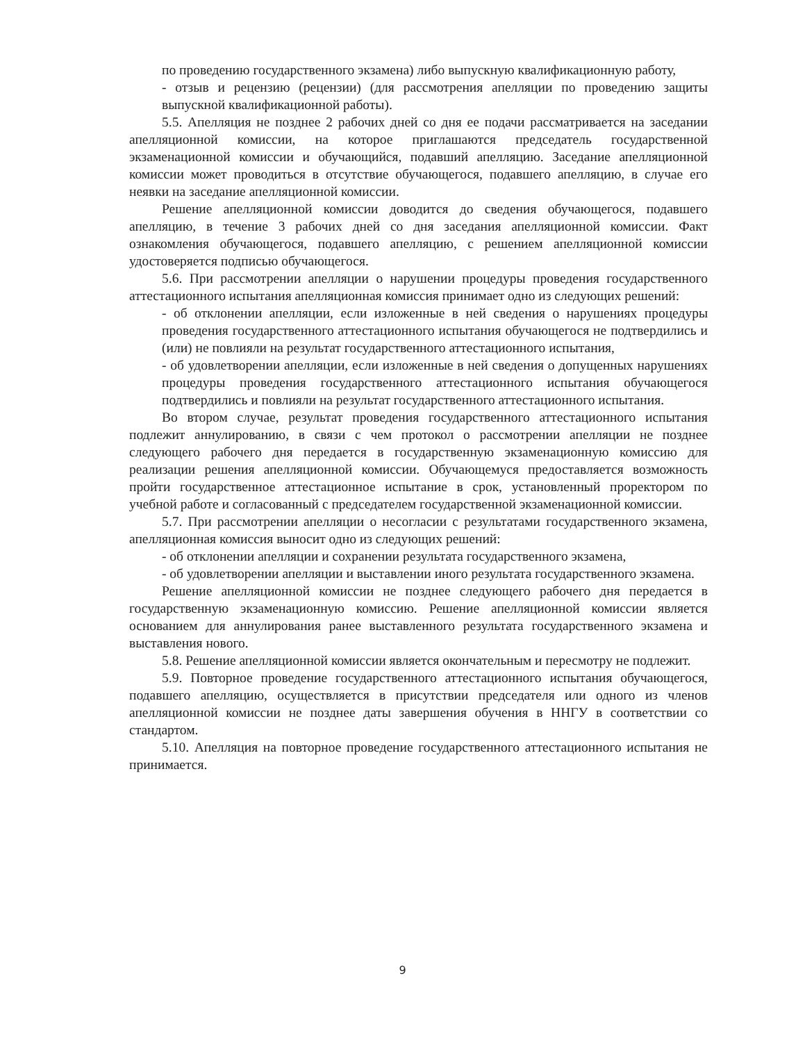по проведению государственного экзамена) либо выпускную квалификационную работу,
- отзыв и рецензию (рецензии) (для рассмотрения апелляции по проведению защиты выпускной квалификационной работы).
5.5. Апелляция не позднее 2 рабочих дней со дня ее подачи рассматривается на заседании апелляционной комиссии, на которое приглашаются председатель государственной экзаменационной комиссии и обучающийся, подавший апелляцию. Заседание апелляционной комиссии может проводиться в отсутствие обучающегося, подавшего апелляцию, в случае его неявки на заседание апелляционной комиссии.
Решение апелляционной комиссии доводится до сведения обучающегося, подавшего апелляцию, в течение 3 рабочих дней со дня заседания апелляционной комиссии. Факт ознакомления обучающегося, подавшего апелляцию, с решением апелляционной комиссии удостоверяется подписью обучающегося.
5.6. При рассмотрении апелляции о нарушении процедуры проведения государственного аттестационного испытания апелляционная комиссия принимает одно из следующих решений:
- об отклонении апелляции, если изложенные в ней сведения о нарушениях процедуры проведения государственного аттестационного испытания обучающегося не подтвердились и (или) не повлияли на результат государственного аттестационного испытания,
- об удовлетворении апелляции, если изложенные в ней сведения о допущенных нарушениях процедуры проведения государственного аттестационного испытания обучающегося подтвердились и повлияли на результат государственного аттестационного испытания.
Во втором случае, результат проведения государственного аттестационного испытания подлежит аннулированию, в связи с чем протокол о рассмотрении апелляции не позднее следующего рабочего дня передается в государственную экзаменационную комиссию для реализации решения апелляционной комиссии. Обучающемуся предоставляется возможность пройти государственное аттестационное испытание в срок, установленный проректором по учебной работе и согласованный с председателем государственной экзаменационной комиссии.
5.7. При рассмотрении апелляции о несогласии с результатами государственного экзамена, апелляционная комиссия выносит одно из следующих решений:
- об отклонении апелляции и сохранении результата государственного экзамена,
- об удовлетворении апелляции и выставлении иного результата государственного экзамена.
Решение апелляционной комиссии не позднее следующего рабочего дня передается в государственную экзаменационную комиссию. Решение апелляционной комиссии является основанием для аннулирования ранее выставленного результата государственного экзамена и выставления нового.
5.8. Решение апелляционной комиссии является окончательным и пересмотру не подлежит.
5.9. Повторное проведение государственного аттестационного испытания обучающегося, подавшего апелляцию, осуществляется в присутствии председателя или одного из членов апелляционной комиссии не позднее даты завершения обучения в ННГУ в соответствии со стандартом.
5.10. Апелляция на повторное проведение государственного аттестационного испытания не принимается.
9